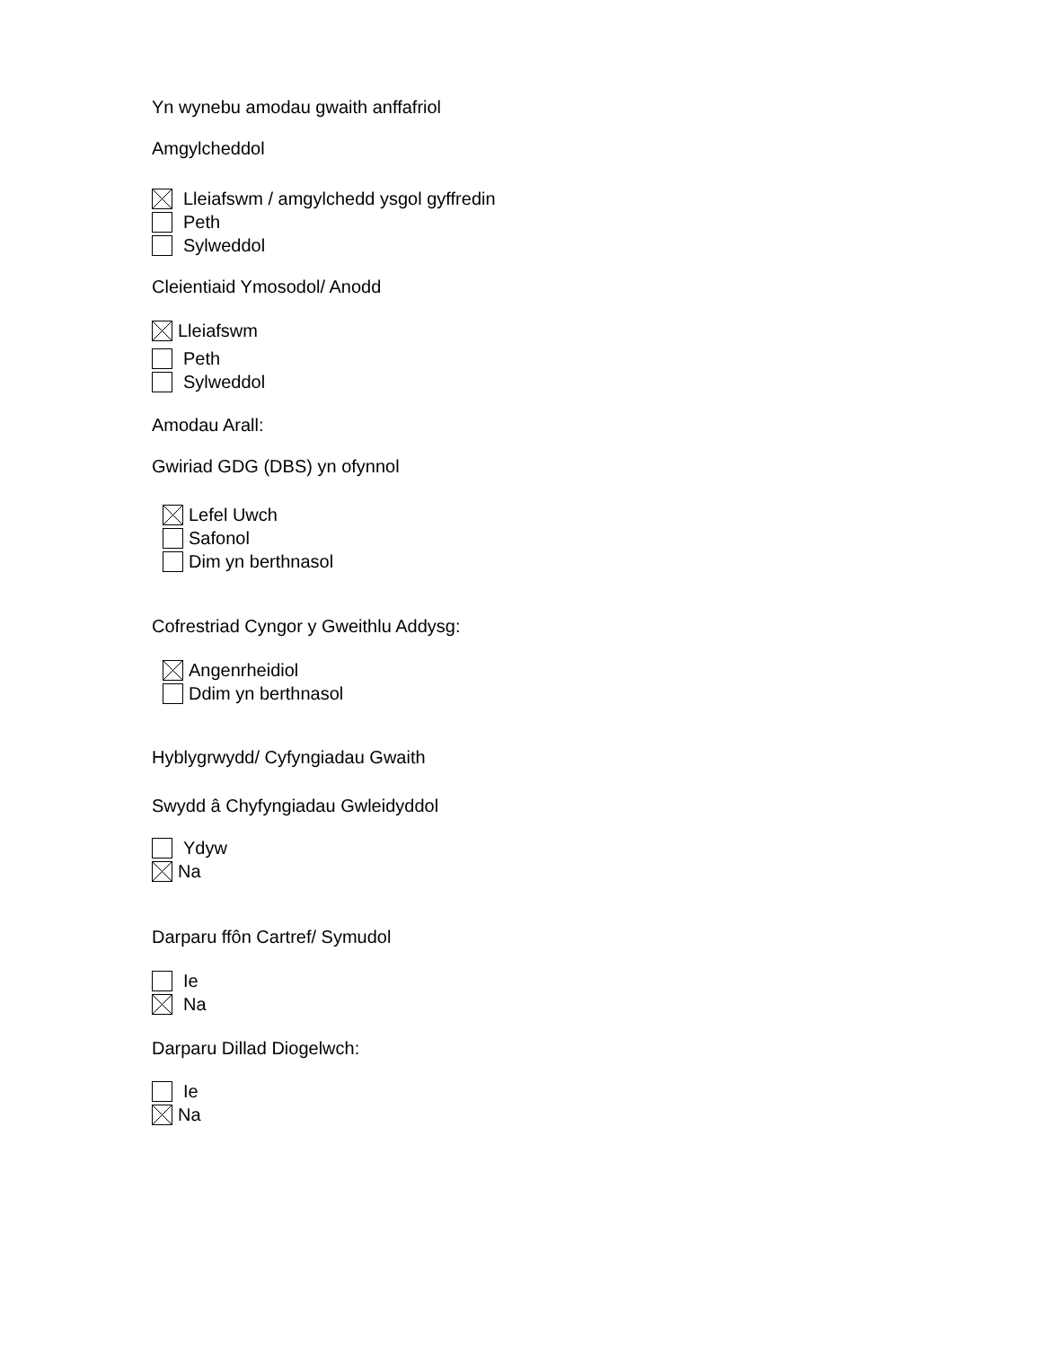Yn wynebu amodau gwaith anffafriol
Amgylcheddol
Lleiafswm / amgylchedd ysgol gyffredin
Peth
Sylweddol
Cleientiaid Ymosodol/ Anodd
Lleiafswm
Peth
Sylweddol
Amodau Arall:
Gwiriad GDG (DBS) yn ofynnol
Lefel Uwch
Safonol
Dim yn berthnasol
Cofrestriad Cyngor y Gweithlu Addysg:
Angenrheidiol
Ddim yn berthnasol
Hyblygrwydd/ Cyfyngiadau Gwaith
Swydd â Chyfyngiadau Gwleidyddol
Ydyw
Na
Darparu ffôn Cartref/ Symudol
Ie
Na
Darparu Dillad Diogelwch:
Ie
Na